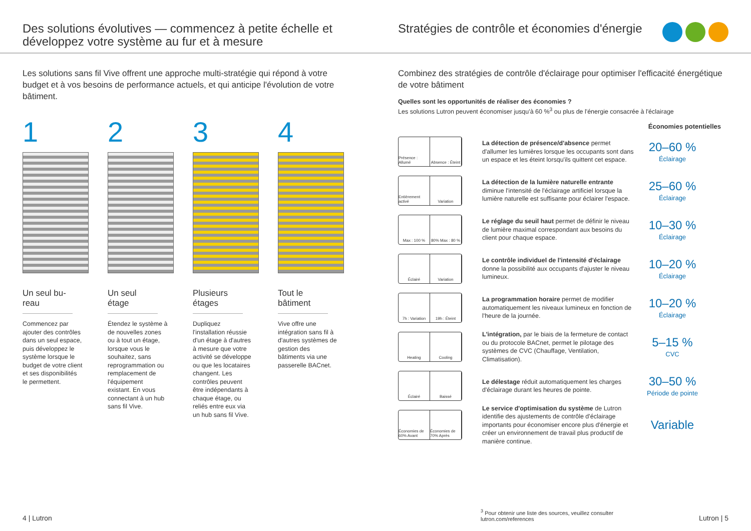Des solutions évolutives — commencez à petite échelle et développez votre système au fur et à mesure
Les solutions sans fil Vive offrent une approche multi-stratégie qui répond à votre budget et à vos besoins de performance actuels, et qui anticipe l'évolution de votre bâtiment.
1
Un seul bu-reau
Commencez par ajouter des contrôles dans un seul espace, puis développez le système lorsque le budget de votre client et ses disponibilités le permettent.
2
Un seul étage
Étendez le système à de nouvelles zones ou à tout un étage, lorsque vous le souhaitez, sans reprogrammation ou remplacement de l'équipement existant. En vous connectant à un hub sans fil Vive.
3
Plusieurs étages
Dupliquez l'installation réussie d'un étage à d'autres à mesure que votre activité se développe ou que les locataires changent. Les contrôles peuvent être indépendants à chaque étage, ou reliés entre eux via un hub sans fil Vive.
4
Tout le bâtiment
Vive offre une intégration sans fil à d'autres systèmes de gestion des bâtiments via une passerelle BACnet.
4 | Lutron
Stratégies de contrôle et économies d'énergie
Combinez des stratégies de contrôle d'éclairage pour optimiser l'efficacité énergétique de votre bâtiment
Quelles sont les opportunités de réaliser des économies ?
Les solutions Lutron peuvent économiser jusqu'à 60 %<sup>3</sup> ou plus de l'énergie consacrée à l'éclairage
Économies potentielles
Présence : Allumé Absence : Éteint
La détection de présence/d'absence permet d'allumer les lumières lorsque les occupants sont dans un espace et les éteint lorsqu'ils quittent cet espace.
20–60 %
Éclairage
Entièrement activé Variation
La détection de la lumière naturelle entrante diminue l'intensité de l'éclairage artificiel lorsque la lumière naturelle est suffisante pour éclairer l'espace.
25–60 %
Éclairage
Max : 100 % 80% Max : 80 %
Le réglage du seuil haut permet de définir le niveau de lumière maximal correspondant aux besoins du client pour chaque espace.
10–30 %
Éclairage
Éclairé Variation
Le contrôle individuel de l'intensité d'éclairage donne la possibilité aux occupants d'ajuster le niveau lumineux.
10–20 %
Éclairage
7h : Variation 19h : Éteint
La programmation horaire permet de modifier automatiquement les niveaux lumineux en fonction de l'heure de la journée.
10–20 %
Éclairage
Heating Cooling
L'intégration, par le biais de la fermeture de contact ou du protocole BACnet, permet le pilotage des systèmes de CVC (Chauffage, Ventilation, Climatisation).
5–15 %
CVC
Éclairé Baissé
Le délestage réduit automatiquement les charges d'éclairage durant les heures de pointe.
30–50 %
Période de pointe
Économies de 60% Avant Économies de 70% Après
Le service d'optimisation du système de Lutron identifie des ajustements de contrôle d'éclairage importants pour économiser encore plus d'énergie et créer un environnement de travail plus productif de manière continue.
Variable
<sup>3</sup> Pour obtenir une liste des sources, veuillez consulter
lutron.com/references
Lutron | 5